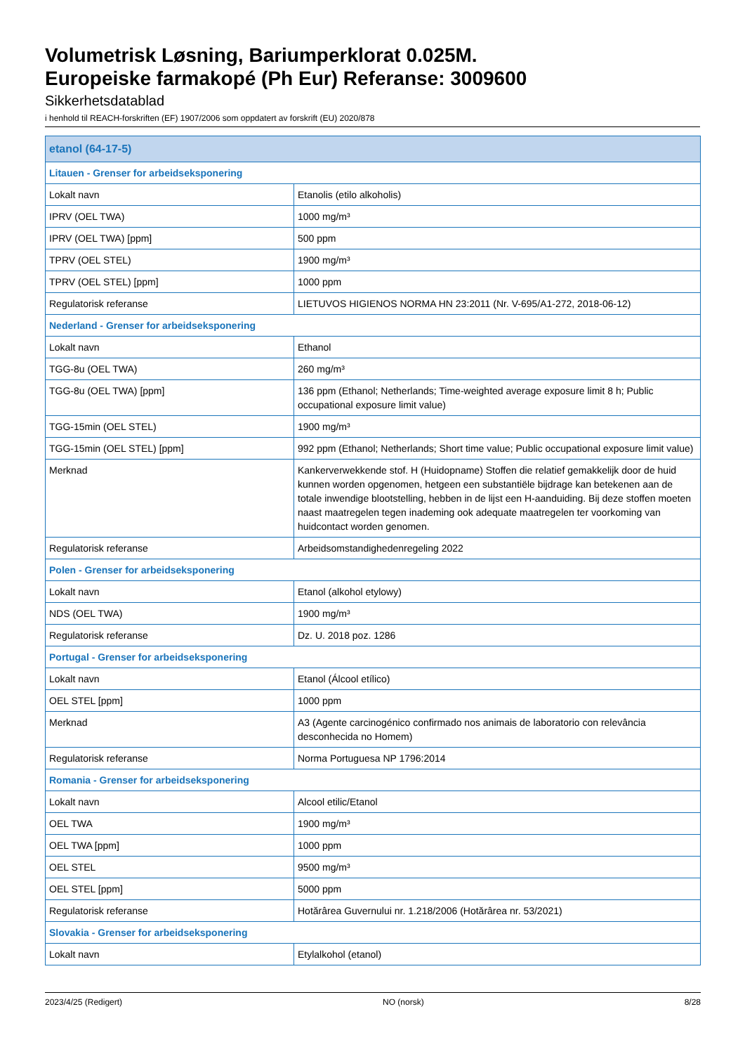Volumetrisk Løsning, Bariumperklorat 0.025M.
Europeiske farmakopé (Ph Eur) Referanse: 3009600
Sikkerhetsdatablad
i henhold til REACH-forskriften (EF) 1907/2006 som oppdatert av forskrift (EU) 2020/878
| etanol (64-17-5) | |
| --- | --- |
| Litauen - Grenser for arbeidseksponering | |
| Lokalt navn | Etanolis (etilo alkoholis) |
| IPRV (OEL TWA) | 1000 mg/m³ |
| IPRV (OEL TWA) [ppm] | 500 ppm |
| TPRV (OEL STEL) | 1900 mg/m³ |
| TPRV (OEL STEL) [ppm] | 1000 ppm |
| Regulatorisk referanse | LIETUVOS HIGIENOS NORMA HN 23:2011 (Nr. V-695/A1-272, 2018-06-12) |
| Nederland - Grenser for arbeidseksponering | |
| Lokalt navn | Ethanol |
| TGG-8u (OEL TWA) | 260 mg/m³ |
| TGG-8u (OEL TWA) [ppm] | 136 ppm (Ethanol; Netherlands; Time-weighted average exposure limit 8 h; Public occupational exposure limit value) |
| TGG-15min (OEL STEL) | 1900 mg/m³ |
| TGG-15min (OEL STEL) [ppm] | 992 ppm (Ethanol; Netherlands; Short time value; Public occupational exposure limit value) |
| Merknad | Kankerverwekkende stof. H (Huidopname) Stoffen die relatief gemakkelijk door de huid kunnen worden opgenomen, hetgeen een substantiële bijdrage kan betekenen aan de totale inwendige blootstelling, hebben in de lijst een H-aanduiding. Bij deze stoffen moeten naast maatregelen tegen inademing ook adequate maatregelen ter voorkoming van huidcontact worden genomen. |
| Regulatorisk referanse | Arbeidsomstandighedenregeling 2022 |
| Polen - Grenser for arbeidseksponering | |
| Lokalt navn | Etanol (alkohol etylowy) |
| NDS (OEL TWA) | 1900 mg/m³ |
| Regulatorisk referanse | Dz. U. 2018 poz. 1286 |
| Portugal - Grenser for arbeidseksponering | |
| Lokalt navn | Etanol (Álcool etílico) |
| OEL STEL [ppm] | 1000 ppm |
| Merknad | A3 (Agente carcinogénico confirmado nos animais de laboratorio con relevância desconhecida no Homem) |
| Regulatorisk referanse | Norma Portuguesa NP 1796:2014 |
| Romania - Grenser for arbeidseksponering | |
| Lokalt navn | Alcool etilic/Etanol |
| OEL TWA | 1900 mg/m³ |
| OEL TWA [ppm] | 1000 ppm |
| OEL STEL | 9500 mg/m³ |
| OEL STEL [ppm] | 5000 ppm |
| Regulatorisk referanse | Hotărârea Guvernului nr. 1.218/2006 (Hotărârea nr. 53/2021) |
| Slovakia - Grenser for arbeidseksponering | |
| Lokalt navn | Etylalkohol (etanol) |
2023/4/25 (Redigert) NO (norsk) 8/28